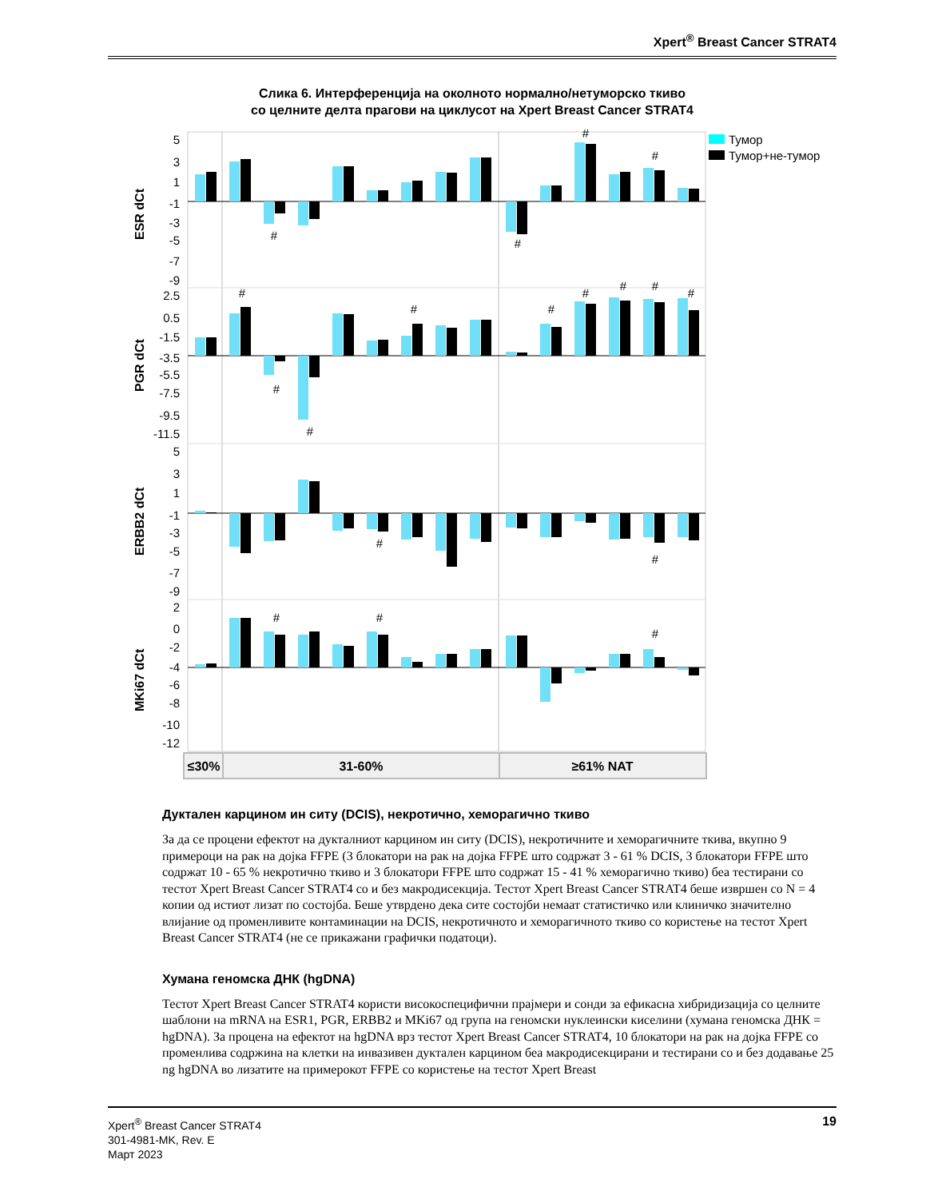Xpert<sup>®</sup> Breast Cancer STRAT4
Слика 6. Интерференција на околното нормално/нетуморско ткиво
со целните делта прагови на циклусот на Xpert Breast Cancer STRAT4
ESR dCt
PGR dCt
ERBB2 dCt
MKi67 dCt
5
3
1
-1
-3
-5
-7
-9
2.5
0.5
-1.5
-3.5
-5.5
-7.5
-9.5
-11.5
5
3
1
-1
-3
-5
-7
-9
2
0
-2
-4
-6
-8
-10
-12
#
#
#
#
#
#
#
#
#
#
#
#
#
#
#
#
#
#
Тумор
Тумор+не-тумор
≤30%
31-60%
≥61% NAT
Дуктален карцином ин ситу (DCIS), некротично, хеморагично ткиво
За да се процени ефектот на дукталниот карцином ин ситу (DCIS), некротичните и хеморагичните ткива, вкупно 9 примероци на рак на дојка FFPE (3 блокатори на рак на дојка FFPE што содржат 3 - 61 % DCIS, 3 блокатори FFPE што содржат 10 - 65 % некротично ткиво и 3 блокатори FFPE што содржат 15 - 41 % хеморагично ткиво) беа тестирани со тестот Xpert Breast Cancer STRAT4 со и без макродисекција. Тестот Xpert Breast Cancer STRAT4 беше извршен со N = 4 копии од истиот лизат по состојба. Беше утврдено дека сите состојби немаат статистичко или клиничко значително влијание од променливите контаминации на DCIS, некротичното и хеморагичното ткиво со користење на тестот Xpert Breast Cancer STRAT4 (не се прикажани графички податоци).
Хумана геномска ДНК (hgDNA)
Тестот Xpert Breast Cancer STRAT4 користи високоспецифични прајмери и сонди за ефикасна хибридизација со целните шаблони на mRNA на ESR1, PGR, ERBB2 и MKi67 од група на геномски нуклеински киселини (хумана геномска ДНК = hgDNA). За процена на ефектот на hgDNA врз тестот Xpert Breast Cancer STRAT4, 10 блокатори на рак на дојка FFPE со променлива содржина на клетки на инвазивен дуктален карцином беа макродисекцирани и тестирани со и без додавање 25 ng hgDNA во лизатите на примерокот FFPE со користење на тестот Xpert Breast
Xpert<sup>®</sup> Breast Cancer STRAT4
301-4981-MK, Rev. E
Март 2023
19